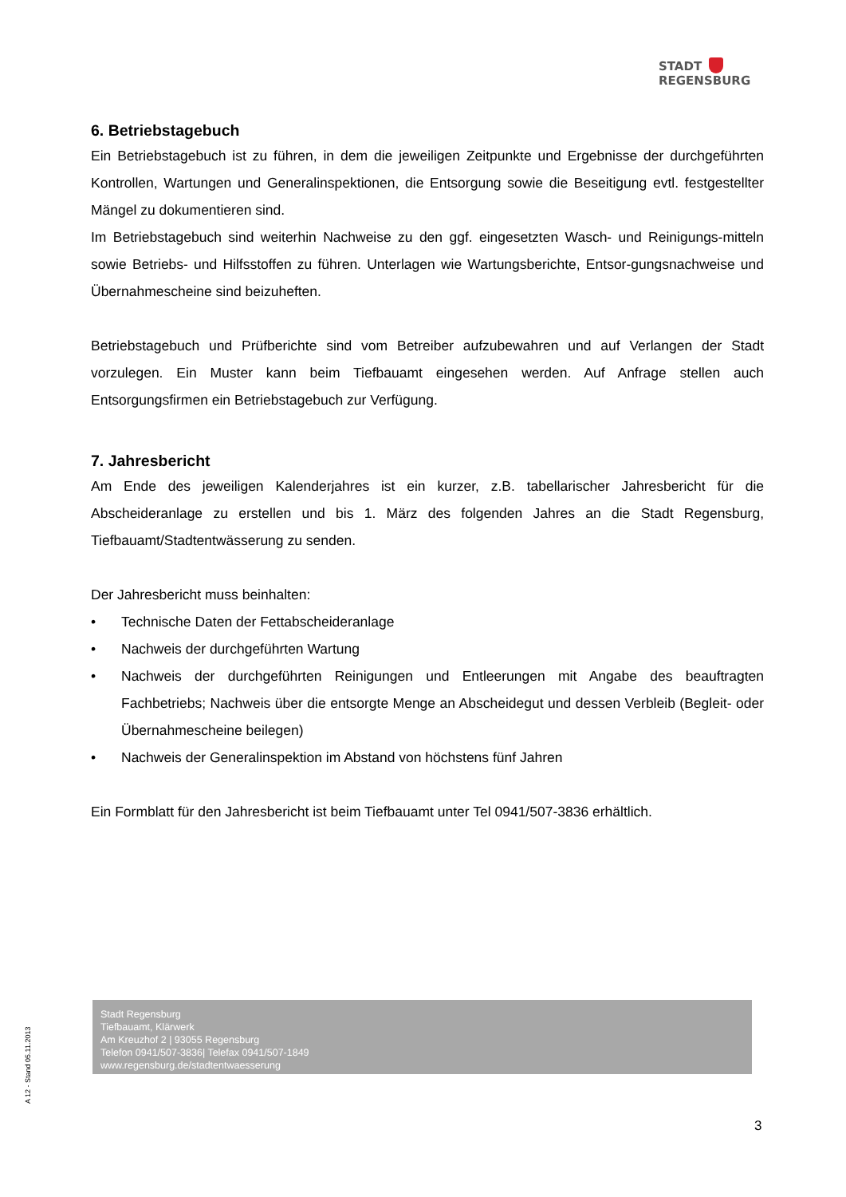STADT
REGENSBURG
6. Betriebstagebuch
Ein Betriebstagebuch ist zu führen, in dem die jeweiligen Zeitpunkte und Ergebnisse der durchgeführten Kontrollen, Wartungen und Generalinspektionen, die Entsorgung sowie die Beseitigung evtl. festgestellter Mängel zu dokumentieren sind.
Im Betriebstagebuch sind weiterhin Nachweise zu den ggf. eingesetzten Wasch- und Reinigungs-mitteln sowie Betriebs- und Hilfsstoffen zu führen. Unterlagen wie Wartungsberichte, Entsor-gungsnachweise und Übernahmescheine sind beizuheften.
Betriebstagebuch und Prüfberichte sind vom Betreiber aufzubewahren und auf Verlangen der Stadt vorzulegen. Ein Muster kann beim Tiefbauamt eingesehen werden. Auf Anfrage stellen auch Entsorgungsfirmen ein Betriebstagebuch zur Verfügung.
7. Jahresbericht
Am Ende des jeweiligen Kalenderjahres ist ein kurzer, z.B. tabellarischer Jahresbericht für die Abscheideranlage zu erstellen und bis 1. März des folgenden Jahres an die Stadt Regensburg, Tiefbauamt/Stadtentwässerung zu senden.
Der Jahresbericht muss beinhalten:
• Technische Daten der Fettabscheideranlage
• Nachweis der durchgeführten Wartung
• Nachweis der durchgeführten Reinigungen und Entleerungen mit Angabe des beauftragten Fachbetriebs; Nachweis über die entsorgte Menge an Abscheidegut und dessen Verbleib (Begleit- oder Übernahmescheine beilegen)
• Nachweis der Generalinspektion im Abstand von höchstens fünf Jahren
Ein Formblatt für den Jahresbericht ist beim Tiefbauamt unter Tel 0941/507-3836 erhältlich.
Stadt Regensburg
Tiefbauamt, Klärwerk
Am Kreuzhof 2 | 93055 Regensburg
Telefon 0941/507-3836| Telefax 0941/507-1849
www.regensburg.de/stadtentwaesserung
A 12 - Stand 05.11.2013
3